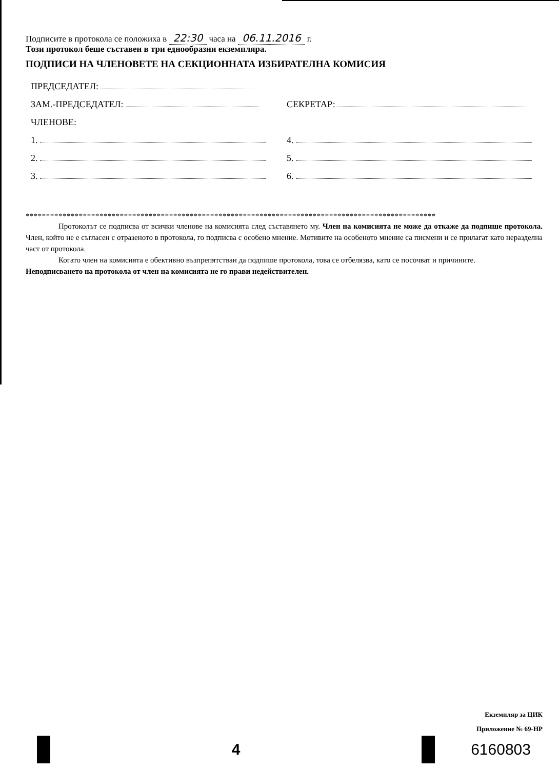Подписите в протокола се положиха в 22:30 часа на 06.11.2016 г.
Този протокол беше съставен в три еднообразни екземпляра.
ПОДПИСИ НА ЧЛЕНОВЕТЕ НА СЕКЦИОННАТА ИЗБИРАТЕЛНА КОМИСИЯ
ПРЕДСЕДАТЕЛ:
ЗАМ.-ПРЕДСЕДАТЕЛ: СЕКРЕТАР:
ЧЛЕНОВЕ:
1. 4.
2. 5.
3. 6.
****************************************************************************************************
Протоколът се подписва от всички членове на комисията след съставянето му. Член на комисията не може да откаже да подпише протокола. Член, който не е съгласен с отразеното в протокола, го подписва с особено мнение. Мотивите на особеното мнение са писмени и се прилагат като неразделна част от протокола.
Когато член на комисията е обективно възпрепятстван да подпише протокола, това се отбелязва, като се посочват и причините.
Неподписването на протокола от член на комисията не го прави недействителен.
Екземпляр за ЦИК
Приложение № 69-НР
4 6160803